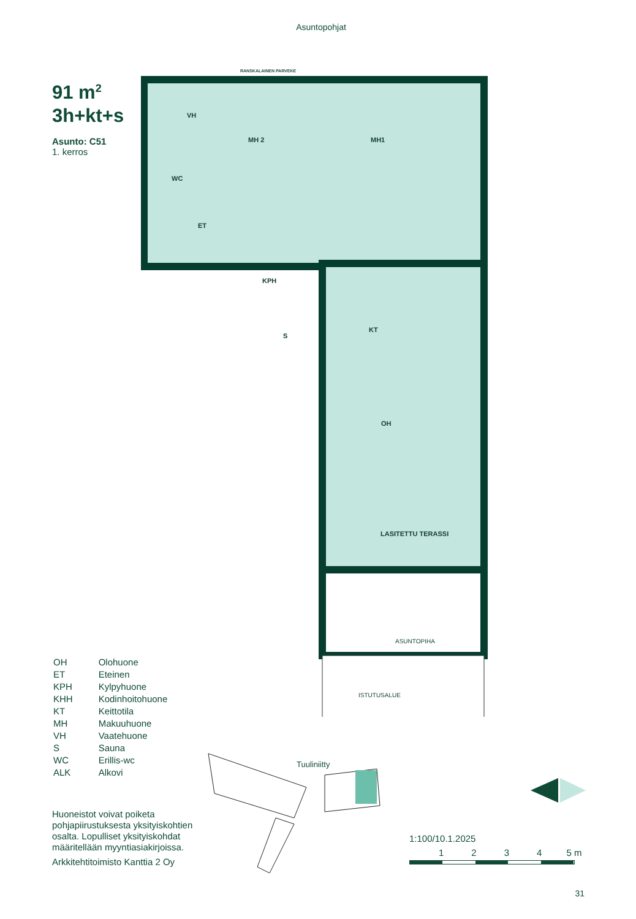Asuntopohjat
91 m<sup>2</sup>
3h+kt+s
Asunto: C51
1. kerros
RANSKALAINEN PARVEKE
VH
MH 2
MH1
WC
ET
KPH
S
KT
OH
LASITETTU TERASSI
ASUNTOPIHA
ISTUTUSALUE
| OH | Olohuone |
| ET | Eteinen |
| KPH | Kylpyhuone |
| KHH | Kodinhoitohuone |
| KT | Keittotila |
| MH | Makuuhuone |
| VH | Vaatehuone |
| S | Sauna |
| WC | Erillis-wc |
| ALK | Alkovi |
Tuuliniitty
Huoneistot voivat poiketa pohjapiirustuksesta yksityiskohtien osalta. Lopulliset yksityiskohdat määritellään myyntiasiakirjoissa.
Arkkitehtitoimisto Kanttia 2 Oy
1:100/10.1.2025
1234 5 m
31